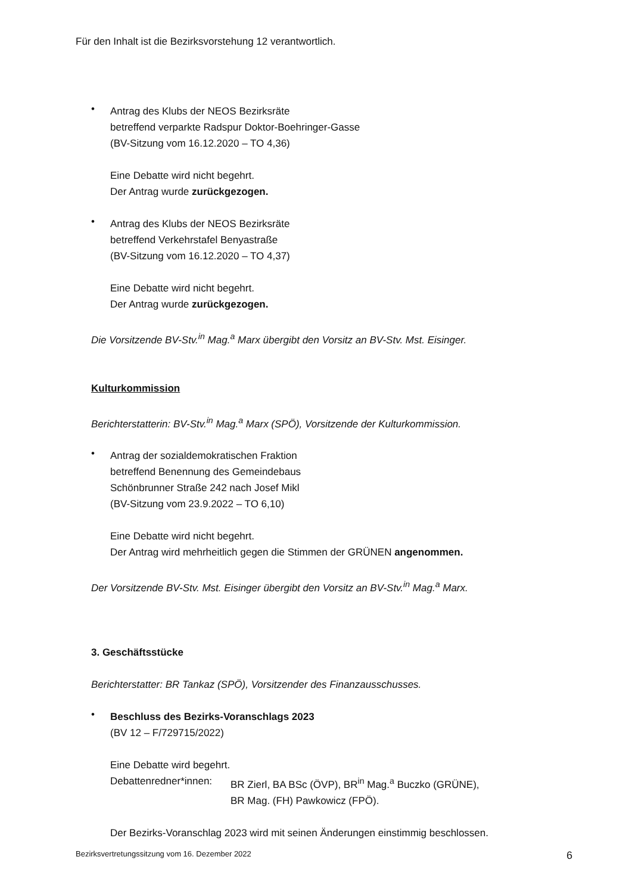Für den Inhalt ist die Bezirksvorstehung 12 verantwortlich.
•
Antrag des Klubs der NEOS Bezirksräte
betreffend verparkte Radspur Doktor-Boehringer-Gasse
(BV-Sitzung vom 16.12.2020 – TO 4,36)
Eine Debatte wird nicht begehrt.
Der Antrag wurde zurückgezogen.
•
Antrag des Klubs der NEOS Bezirksräte
betreffend Verkehrstafel Benyastraße
(BV-Sitzung vom 16.12.2020 – TO 4,37)
Eine Debatte wird nicht begehrt.
Der Antrag wurde zurückgezogen.
Die Vorsitzende BV-Stv.<sup>in</sup> Mag.<sup>a</sup> Marx übergibt den Vorsitz an BV-Stv. Mst. Eisinger.
Kulturkommission
Berichterstatterin: BV-Stv.<sup>in</sup> Mag.<sup>a</sup> Marx (SPÖ), Vorsitzende der Kulturkommission.
•
Antrag der sozialdemokratischen Fraktion
betreffend Benennung des Gemeindebaus
Schönbrunner Straße 242 nach Josef Mikl
(BV-Sitzung vom 23.9.2022 – TO 6,10)
Eine Debatte wird nicht begehrt.
Der Antrag wird mehrheitlich gegen die Stimmen der GRÜNEN angenommen.
Der Vorsitzende BV-Stv. Mst. Eisinger übergibt den Vorsitz an BV-Stv.<sup>in</sup> Mag.<sup>a</sup> Marx.
3. Geschäftsstücke
Berichterstatter: BR Tankaz (SPÖ), Vorsitzender des Finanzausschusses.
•
Beschluss des Bezirks-Voranschlags 2023
(BV 12 – F/729715/2022)
Eine Debatte wird begehrt.
Debattenredner*innen:
BR Zierl, BA BSc (ÖVP), BR<sup>in</sup> Mag.<sup>a</sup> Buczko (GRÜNE),
BR Mag. (FH) Pawkowicz (FPÖ).
Der Bezirks-Voranschlag 2023 wird mit seinen Änderungen einstimmig beschlossen.
Bezirksvertretungssitzung vom 16. Dezember 2022 6